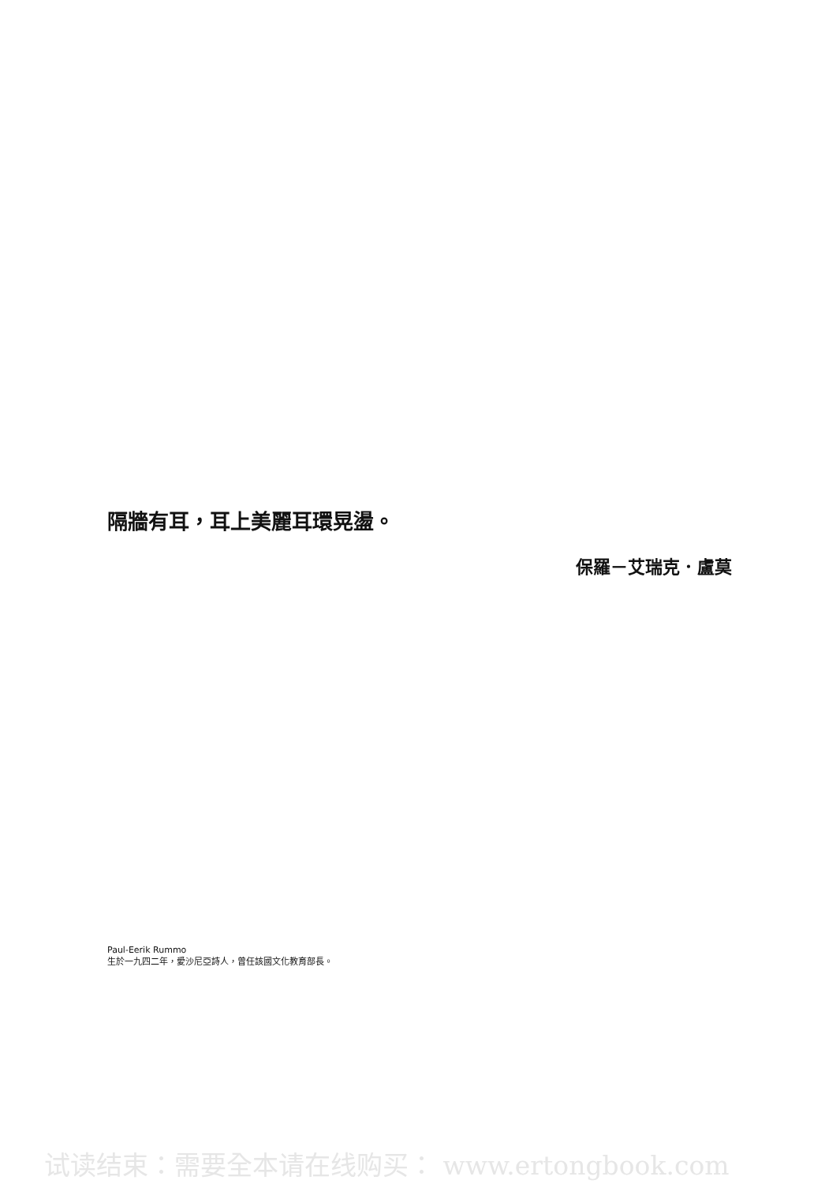隔牆有耳，耳上美麗耳環晃盪。
保羅－艾瑞克．盧莫
Paul-Eerik Rummo
生於一九四二年，愛沙尼亞詩人，曾任該國文化教育部長。
试读结束：需要全本请在线购买： www.ertongbook.com